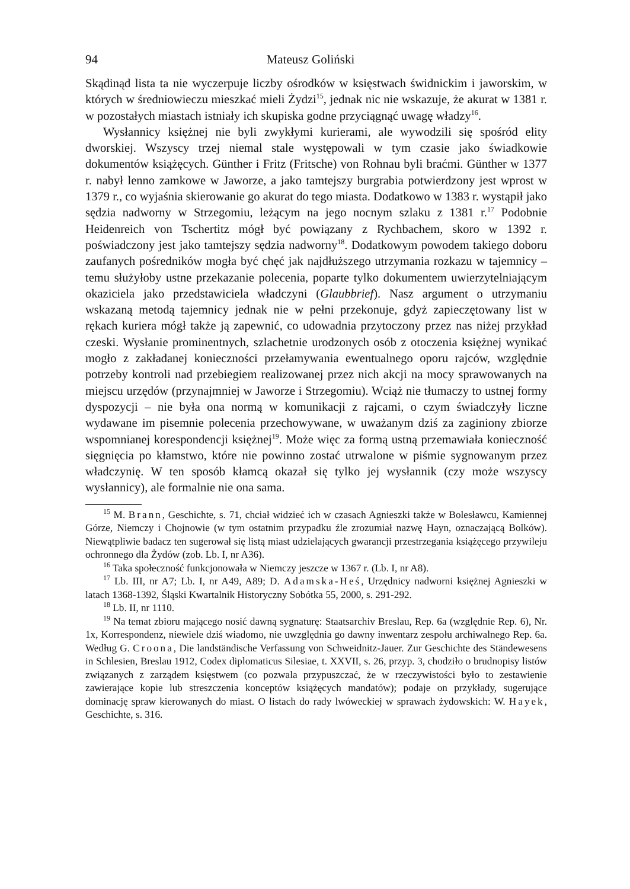94 Mateusz Goliński
Skądinąd lista ta nie wyczerpuje liczby ośrodków w księstwach świdnickim i jaworskim, w których w średniowieczu mieszkać mieli Żydzi<sup>15</sup>, jednak nic nie wskazuje, że akurat w 1381 r. w pozostałych miastach istniały ich skupiska godne przyciągnąć uwagę władzy<sup>16</sup>.
Wysłannicy księżnej nie byli zwykłymi kurierami, ale wywodzili się spośród elity dworskiej. Wszyscy trzej niemal stale występowali w tym czasie jako świadkowie dokumentów książęcych. Günther i Fritz (Fritsche) von Rohnau byli braćmi. Günther w 1377 r. nabył lenno zamkowe w Jaworze, a jako tamtejszy burgrabia potwierdzony jest wprost w 1379 r., co wyjaśnia skierowanie go akurat do tego miasta. Dodatkowo w 1383 r. wystąpił jako sędzia nadworny w Strzegomiu, leżącym na jego nocnym szlaku z 1381 r.<sup>17</sup> Podobnie Heidenreich von Tschertitz mógł być powiązany z Rychbachem, skoro w 1392 r. poświadczony jest jako tamtejszy sędzia nadworny<sup>18</sup>. Dodatkowym powodem takiego doboru zaufanych pośredników mogła być chęć jak najdłuższego utrzymania rozkazu w tajemnicy – temu służyłoby ustne przekazanie polecenia, poparte tylko dokumentem uwierzytelniającym okaziciela jako przedstawiciela władczyni (Glaubbrief). Nasz argument o utrzymaniu wskazaną metodą tajemnicy jednak nie w pełni przekonuje, gdyż zapieczętowany list w rękach kuriera mógł także ją zapewnić, co udowadnia przytoczony przez nas niżej przykład czeski. Wysłanie prominentnych, szlachetnie urodzonych osób z otoczenia księżnej wynikać mogło z zakładanej konieczności przełamywania ewentualnego oporu rajców, względnie potrzeby kontroli nad przebiegiem realizowanej przez nich akcji na mocy sprawowanych na miejscu urzędów (przynajmniej w Jaworze i Strzegomiu). Wciąż nie tłumaczy to ustnej formy dyspozycji – nie była ona normą w komunikacji z rajcami, o czym świadczyły liczne wydawane im pisemnie polecenia przechowywane, w uważanym dziś za zaginiony zbiorze wspomnianej korespondencji księżnej<sup>19</sup>. Może więc za formą ustną przemawiała konieczność sięgnięcia po kłamstwo, które nie powinno zostać utrwalone w piśmie sygnowanym przez władczynię. W ten sposób kłamcą okazał się tylko jej wysłannik (czy może wszyscy wysłannicy), ale formalnie nie ona sama.
<sup>15</sup> M. Brann, Geschichte, s. 71, chciał widzieć ich w czasach Agnieszki także w Bolesławcu, Kamiennej Górze, Niemczy i Chojnowie (w tym ostatnim przypadku źle zrozumiał nazwę Hayn, oznaczającą Bolków). Niewątpliwie badacz ten sugerował się listą miast udzielających gwarancji przestrzegania książęcego przywileju ochronnego dla Żydów (zob. Lb. I, nr A36).
<sup>16</sup> Taka społeczność funkcjonowała w Niemczy jeszcze w 1367 r. (Lb. I, nr A8).
<sup>17</sup> Lb. III, nr A7; Lb. I, nr A49, A89; D. Adamska-Heś, Urzędnicy nadworni księżnej Agnieszki w latach 1368-1392, Śląski Kwartalnik Historyczny Sobótka 55, 2000, s. 291-292.
<sup>18</sup> Lb. II, nr 1110.
<sup>19</sup> Na temat zbioru mającego nosić dawną sygnaturę: Staatsarchiv Breslau, Rep. 6a (względnie Rep. 6), Nr. 1x, Korrespondenz, niewiele dziś wiadomo, nie uwzględnia go dawny inwentarz zespołu archiwalnego Rep. 6a. Według G. Croona, Die landständische Verfassung von Schweidnitz-Jauer. Zur Geschichte des Ständewesens in Schlesien, Breslau 1912, Codex diplomaticus Silesiae, t. XXVII, s. 26, przyp. 3, chodziło o brudnopisy listów związanych z zarządem księstwem (co pozwala przypuszczać, że w rzeczywistości było to zestawienie zawierające kopie lub streszczenia konceptów książęcych mandatów); podaje on przykłady, sugerujące dominację spraw kierowanych do miast. O listach do rady lwóweckiej w sprawach żydowskich: W. Hayek, Geschichte, s. 316.